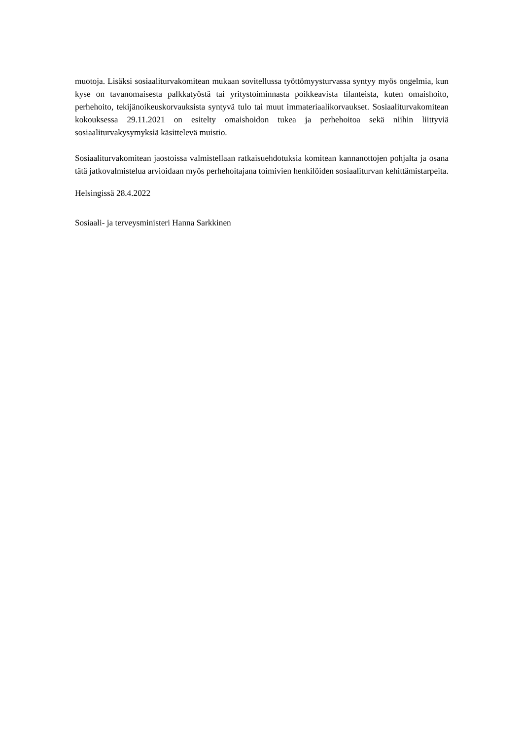muotoja. Lisäksi sosiaaliturvakomitean mukaan sovitellussa työttömyysturvassa syntyy myös ongelmia, kun kyse on tavanomaisesta palkkatyöstä tai yritystoiminnasta poikkeavista tilanteista, kuten omaishoito, perhehoito, tekijänoikeuskorvauksista syntyvä tulo tai muut immateriaalikorvaukset. Sosiaaliturvakomitean kokouksessa 29.11.2021 on esitelty omaishoidon tukea ja perhehoitoa sekä niihin liittyviä sosiaaliturvakysymyksiä käsittelevä muistio.
Sosiaaliturvakomitean jaostoissa valmistellaan ratkaisuehdotuksia komitean kannanottojen pohjalta ja osana tätä jatkovalmistelua arvioidaan myös perhehoitajana toimivien henkilöiden sosiaaliturvan kehittämistarpeita.
Helsingissä 28.4.2022
Sosiaali- ja terveysministeri Hanna Sarkkinen